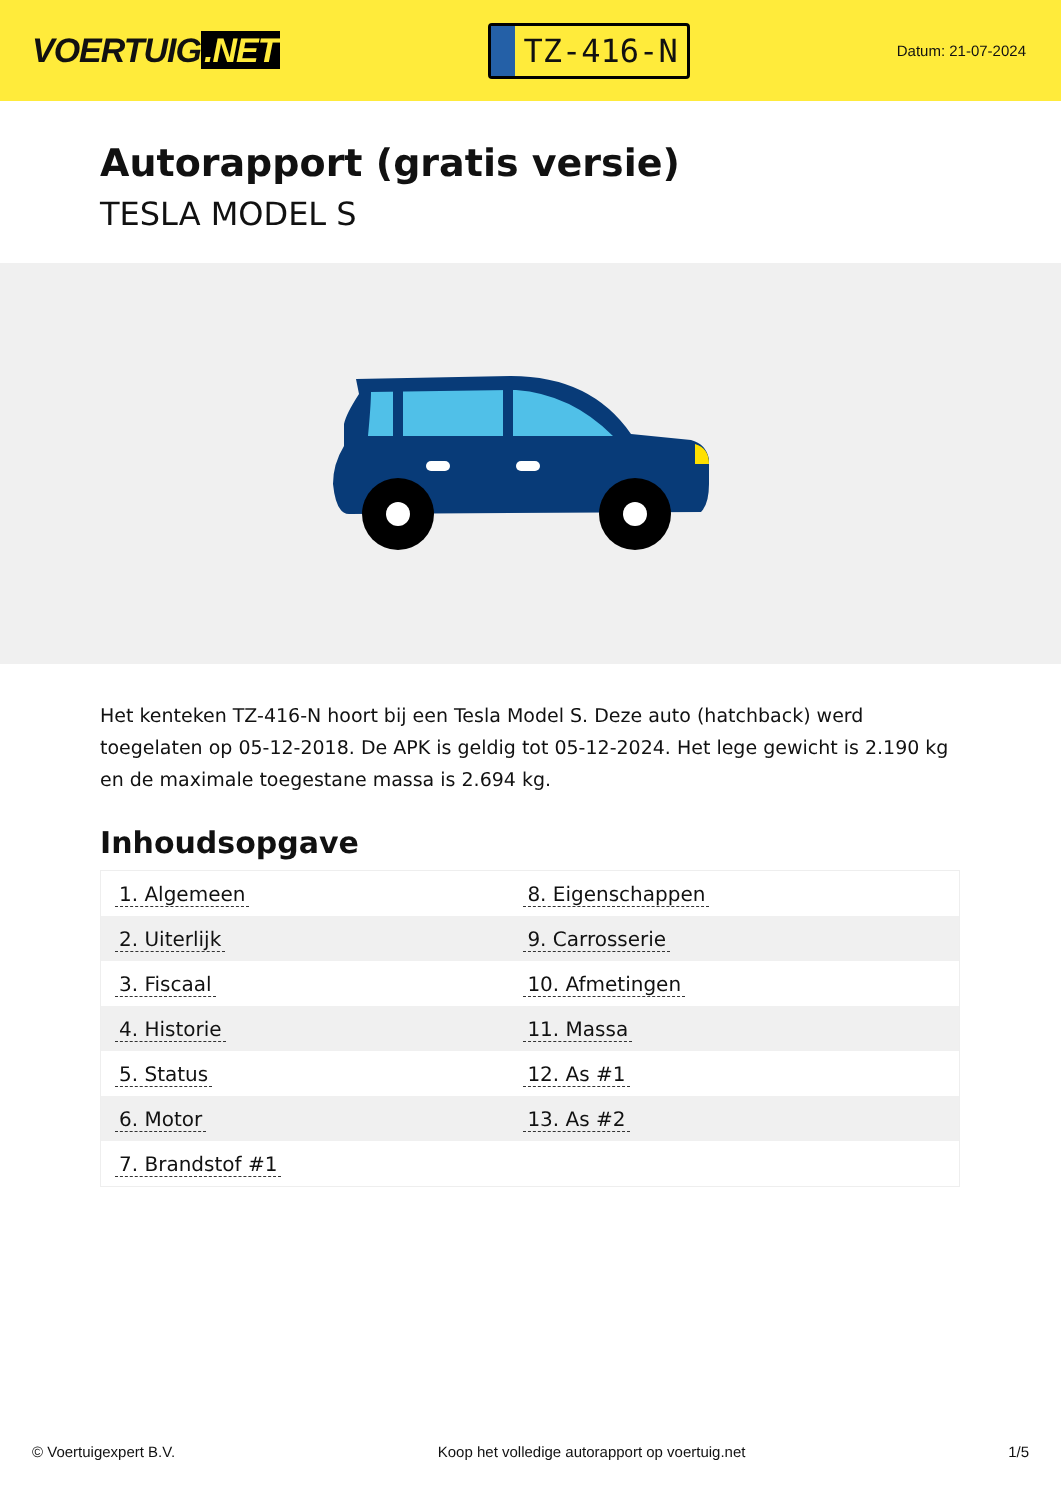VOERTUIG.NET
TZ-416-N
Datum: 21-07-2024
Autorapport (gratis versie)
TESLA MODEL S
Het kenteken TZ-416-N hoort bij een Tesla Model S. Deze auto (hatchback) werd toegelaten op 05-12-2018. De APK is geldig tot 05-12-2024. Het lege gewicht is 2.190 kg en de maximale toegestane massa is 2.694 kg.
Inhoudsopgave
| 1. Algemeen | 8. Eigenschappen |
| 2. Uiterlijk | 9. Carrosserie |
| 3. Fiscaal | 10. Afmetingen |
| 4. Historie | 11. Massa |
| 5. Status | 12. As #1 |
| 6. Motor | 13. As #2 |
| 7. Brandstof #1 | |
© Voertuigexpert B.V. Koop het volledige autorapport op voertuig.net
1/5